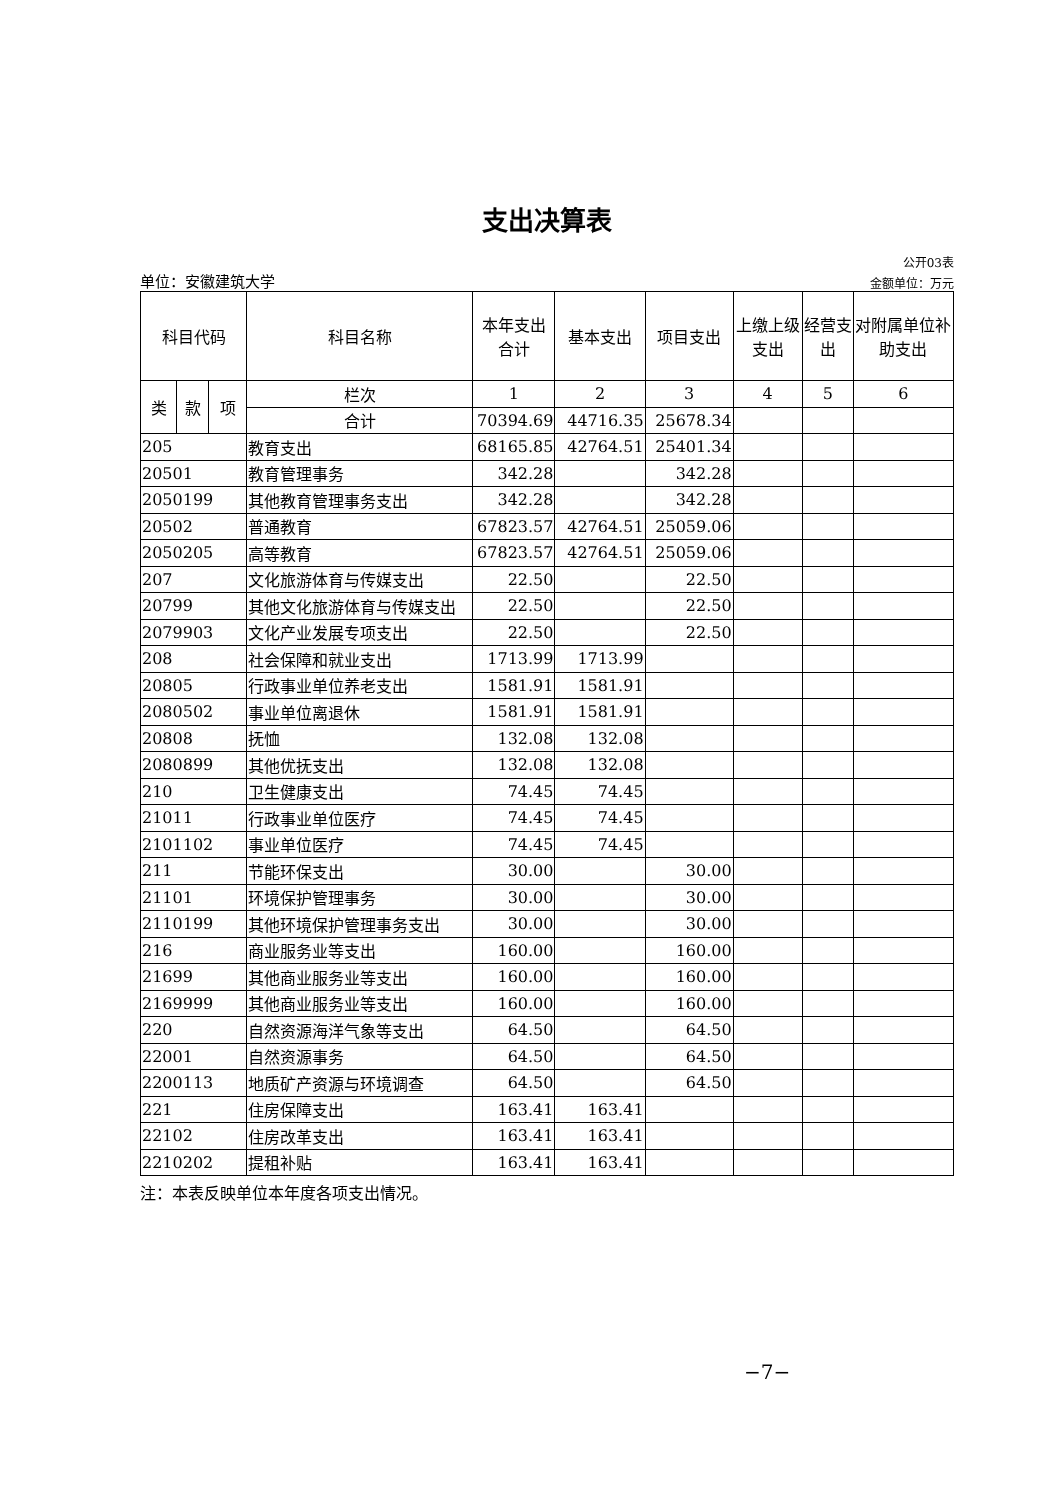支出决算表
公开03表
单位：安徽建筑大学 金额单位：万元
| 科目代码 | | | 科目名称 | 本年支出合计 | 基本支出 | 项目支出 | 上缴上级支出 | 经营支出 | 对附属单位补助支出 |
| --- | --- | --- | --- | --- | --- | --- | --- | --- | --- |
| 类 | 款 | 项 | 栏次 | 1 | 2 | 3 | 4 | 5 | 6 |
| | | | 合计 | 70394.69 | 44716.35 | 25678.34 | | | |
| 205 | | | 教育支出 | 68165.85 | 42764.51 | 25401.34 | | | |
| 20501 | | | 教育管理事务 | 342.28 | | 342.28 | | | |
| 2050199 | | | 其他教育管理事务支出 | 342.28 | | 342.28 | | | |
| 20502 | | | 普通教育 | 67823.57 | 42764.51 | 25059.06 | | | |
| 2050205 | | | 高等教育 | 67823.57 | 42764.51 | 25059.06 | | | |
| 207 | | | 文化旅游体育与传媒支出 | 22.50 | | 22.50 | | | |
| 20799 | | | 其他文化旅游体育与传媒支出 | 22.50 | | 22.50 | | | |
| 2079903 | | | 文化产业发展专项支出 | 22.50 | | 22.50 | | | |
| 208 | | | 社会保障和就业支出 | 1713.99 | 1713.99 | | | | |
| 20805 | | | 行政事业单位养老支出 | 1581.91 | 1581.91 | | | | |
| 2080502 | | | 事业单位离退休 | 1581.91 | 1581.91 | | | | |
| 20808 | | | 抚恤 | 132.08 | 132.08 | | | | |
| 2080899 | | | 其他优抚支出 | 132.08 | 132.08 | | | | |
| 210 | | | 卫生健康支出 | 74.45 | 74.45 | | | | |
| 21011 | | | 行政事业单位医疗 | 74.45 | 74.45 | | | | |
| 2101102 | | | 事业单位医疗 | 74.45 | 74.45 | | | | |
| 211 | | | 节能环保支出 | 30.00 | | 30.00 | | | |
| 21101 | | | 环境保护管理事务 | 30.00 | | 30.00 | | | |
| 2110199 | | | 其他环境保护管理事务支出 | 30.00 | | 30.00 | | | |
| 216 | | | 商业服务业等支出 | 160.00 | | 160.00 | | | |
| 21699 | | | 其他商业服务业等支出 | 160.00 | | 160.00 | | | |
| 2169999 | | | 其他商业服务业等支出 | 160.00 | | 160.00 | | | |
| 220 | | | 自然资源海洋气象等支出 | 64.50 | | 64.50 | | | |
| 22001 | | | 自然资源事务 | 64.50 | | 64.50 | | | |
| 2200113 | | | 地质矿产资源与环境调查 | 64.50 | | 64.50 | | | |
| 221 | | | 住房保障支出 | 163.41 | 163.41 | | | | |
| 22102 | | | 住房改革支出 | 163.41 | 163.41 | | | | |
| 2210202 | | | 提租补贴 | 163.41 | 163.41 | | | | |
注：本表反映单位本年度各项支出情况。
−7−